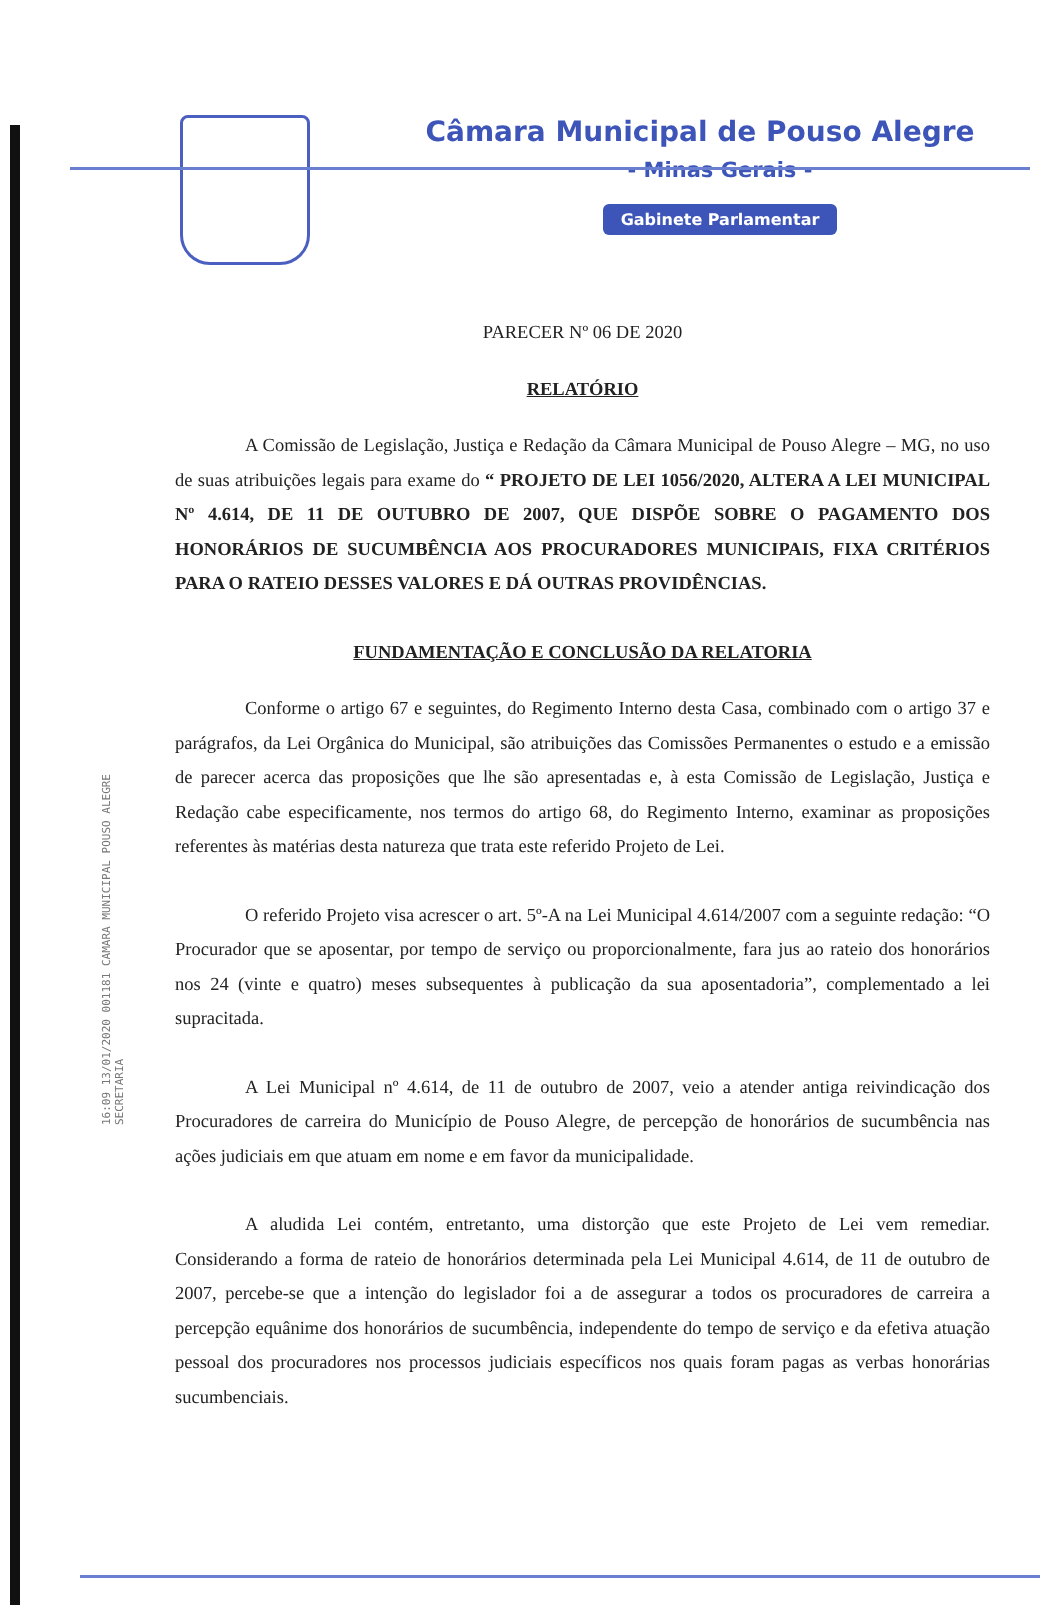16:09 13/01/2020 001181 CAMARA MUNICIPAL POUSO ALEGRE SECRETARIA
Câmara Municipal de Pouso Alegre
- Minas Gerais -
Gabinete Parlamentar
PARECER Nº 06 DE 2020
RELATÓRIO
A Comissão de Legislação, Justiça e Redação da Câmara Municipal de Pouso Alegre – MG, no uso de suas atribuições legais para exame do “ PROJETO DE LEI 1056/2020, ALTERA A LEI MUNICIPAL Nº 4.614, DE 11 DE OUTUBRO DE 2007, QUE DISPÕE SOBRE O PAGAMENTO DOS HONORÁRIOS DE SUCUMBÊNCIA AOS PROCURADORES MUNICIPAIS, FIXA CRITÉRIOS PARA O RATEIO DESSES VALORES E DÁ OUTRAS PROVIDÊNCIAS.
FUNDAMENTAÇÃO E CONCLUSÃO DA RELATORIA
Conforme o artigo 67 e seguintes, do Regimento Interno desta Casa, combinado com o artigo 37 e parágrafos, da Lei Orgânica do Municipal, são atribuições das Comissões Permanentes o estudo e a emissão de parecer acerca das proposições que lhe são apresentadas e, à esta Comissão de Legislação, Justiça e Redação cabe especificamente, nos termos do artigo 68, do Regimento Interno, examinar as proposições referentes às matérias desta natureza que trata este referido Projeto de Lei.
O referido Projeto visa acrescer o art. 5º-A na Lei Municipal 4.614/2007 com a seguinte redação: “O Procurador que se aposentar, por tempo de serviço ou proporcionalmente, fara jus ao rateio dos honorários nos 24 (vinte e quatro) meses subsequentes à publicação da sua aposentadoria”, complementado a lei supracitada.
A Lei Municipal nº 4.614, de 11 de outubro de 2007, veio a atender antiga reivindicação dos Procuradores de carreira do Município de Pouso Alegre, de percepção de honorários de sucumbência nas ações judiciais em que atuam em nome e em favor da municipalidade.
A aludida Lei contém, entretanto, uma distorção que este Projeto de Lei vem remediar. Considerando a forma de rateio de honorários determinada pela Lei Municipal 4.614, de 11 de outubro de 2007, percebe-se que a intenção do legislador foi a de assegurar a todos os procuradores de carreira a percepção equânime dos honorários de sucumbência, independente do tempo de serviço e da efetiva atuação pessoal dos procuradores nos processos judiciais específicos nos quais foram pagas as verbas honorárias sucumbenciais.